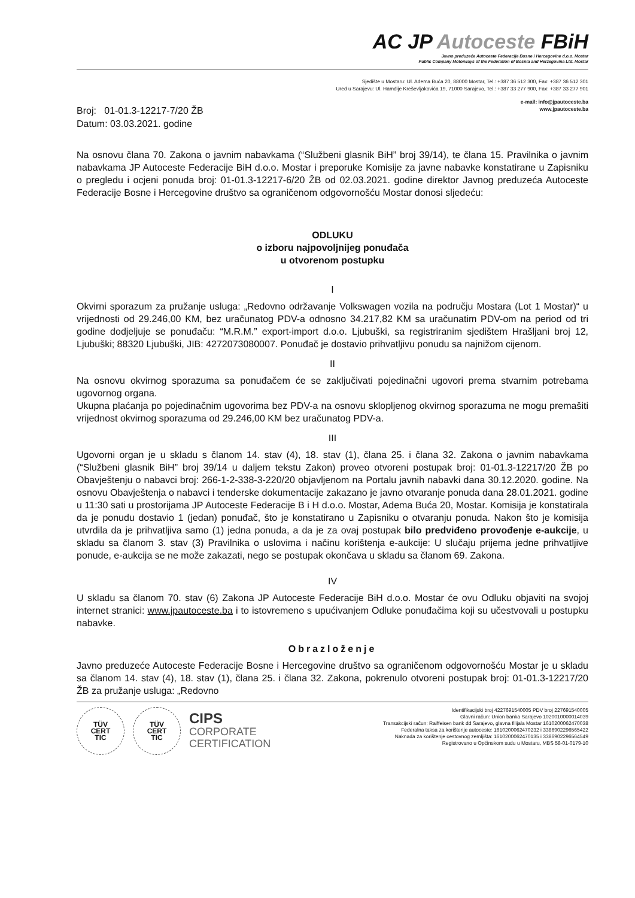AC JP Autoceste FBiH
Javno preduzeće Autoceste Federacije Bosne i Hercegovine d.o.o. Mostar
Public Company Motorways of the Federation of Bosnia and Herzegovina Ltd. Mostar
Sjedište u Mostaru: Ul. Adema Buća 20, 88000 Mostar, Tel.: +387 36 512 300, Fax: +387 36 512 301
Ured u Sarajevu: Ul. Hamdije Kreševljakovića 19, 71000 Sarajevo, Tel.: +387 33 277 900, Fax: +387 33 277 901
e-mail: info@jpautoceste.ba
www.jpautoceste.ba
Broj: 01-01.3-12217-7/20 ŽB
Datum: 03.03.2021. godine
Na osnovu člana 70. Zakona o javnim nabavkama (“Službeni glasnik BiH” broj 39/14), te člana 15. Pravilnika o javnim nabavkama JP Autoceste Federacije BiH d.o.o. Mostar i preporuke Komisije za javne nabavke konstatirane u Zapisniku o pregledu i ocjeni ponuda broj: 01-01.3-12217-6/20 ŽB od 02.03.2021. godine direktor Javnog preduzeća Autoceste Federacije Bosne i Hercegovine društvo sa ograničenom odgovornošću Mostar donosi sljedeću:
ODLUKU
o izboru najpovoljnijeg ponuđača
u otvorenom postupku
I
Okvirni sporazum za pružanje usluga: „Redovno održavanje Volkswagen vozila na području Mostara (Lot 1 Mostar)“ u vrijednosti od 29.246,00 KM, bez uračunatog PDV-a odnosno 34.217,82 KM sa uračunatim PDV-om na period od tri godine dodjeljuje se ponuđaču: “M.R.M.” export-import d.o.o. Ljubuški, sa registriranim sjedištem Hrašljani broj 12, Ljubuški; 88320 Ljubuški, JIB: 4272073080007. Ponuđač je dostavio prihvatljivu ponudu sa najnižom cijenom.
II
Na osnovu okvirnog sporazuma sa ponuđačem će se zaključivati pojedinačni ugovori prema stvarnim potrebama ugovornog organa.
Ukupna plaćanja po pojedinačnim ugovorima bez PDV-a na osnovu sklopljenog okvirnog sporazuma ne mogu premašiti vrijednost okvirnog sporazuma od 29.246,00 KM bez uračunatog PDV-a.
III
Ugovorni organ je u skladu s članom 14. stav (4), 18. stav (1), člana 25. i člana 32. Zakona o javnim nabavkama (“Službeni glasnik BiH” broj 39/14 u daljem tekstu Zakon) proveo otvoreni postupak broj: 01-01.3-12217/20 ŽB po Obavještenju o nabavci broj: 266-1-2-338-3-220/20 objavljenom na Portalu javnih nabavki dana 30.12.2020. godine. Na osnovu Obavještenja o nabavci i tenderske dokumentacije zakazano je javno otvaranje ponuda dana 28.01.2021. godine u 11:30 sati u prostorijama JP Autoceste Federacije B i H d.o.o. Mostar, Adema Buća 20, Mostar. Komisija je konstatirala da je ponudu dostavio 1 (jedan) ponuđač, što je konstatirano u Zapisniku o otvaranju ponuda. Nakon što je komisija utvrdila da je prihvatljiva samo (1) jedna ponuda, a da je za ovaj postupak bilo predviđeno provođenje e-aukcije, u skladu sa članom 3. stav (3) Pravilnika o uslovima i načinu korištenja e-aukcije: U slučaju prijema jedne prihvatljive ponude, e-aukcija se ne može zakazati, nego se postupak okončava u skladu sa članom 69. Zakona.
IV
U skladu sa članom 70. stav (6) Zakona JP Autoceste Federacije BiH d.o.o. Mostar će ovu Odluku objaviti na svojoj internet stranici: www.jpautoceste.ba i to istovremeno s upućivanjem Odluke ponuđačima koji su učestvovali u postupku nabavke.
Obrazloženje
Javno preduzeće Autoceste Federacije Bosne i Hercegovine društvo sa ograničenom odgovornošću Mostar je u skladu sa članom 14. stav (4), 18. stav (1), člana 25. i člana 32. Zakona, pokrenulo otvoreni postupak broj: 01-01.3-12217/20 ŽB za pružanje usluga: „Redovno
TÜV
CERT
TIC
TÜV
CERT
TIC
CIPS
CORPORATE
CERTIFICATION
Identifikacijski broj 4227691540005 PDV broj 227691540005
Glavni račun: Union banka Sarajevo 1020010000014039
Transakcijski račun: Raiffeisen bank dd Sarajevo, glavna filijala Mostar 1610200062470038
Federalna taksa za korištenje autoceste: 1610200062470232 i 3386902296565422
Naknada za korištenje cestovnog zemljišta: 1610200062470135 i 3386902296564549
Registrovano u Općinskom sudu u Mostaru, MBS 58-01-0179-10